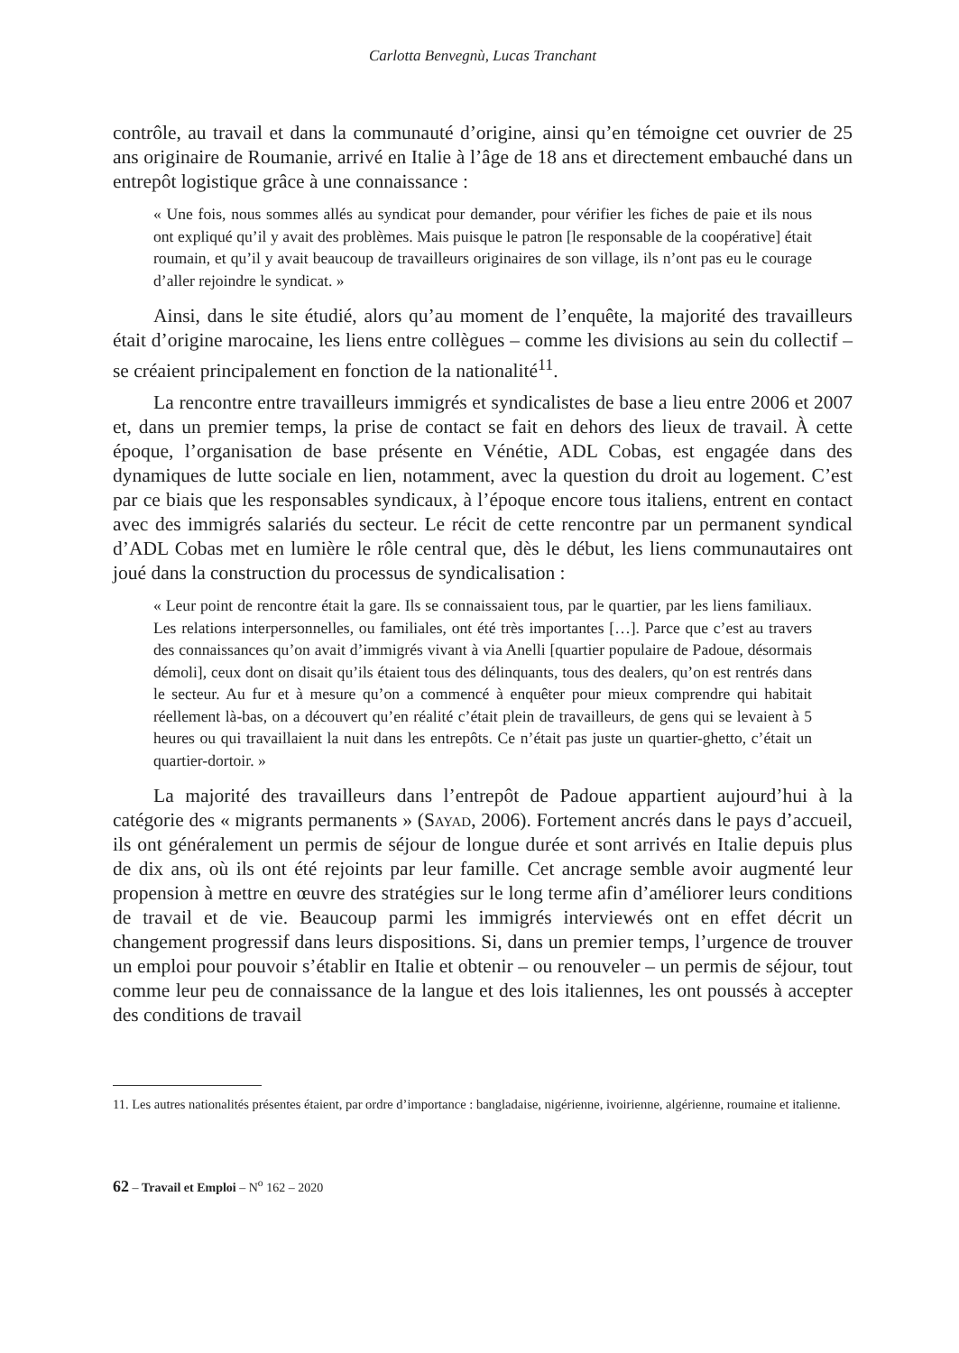Carlotta Benvegnù, Lucas Tranchant
contrôle, au travail et dans la communauté d’origine, ainsi qu’en témoigne cet ouvrier de 25 ans originaire de Roumanie, arrivé en Italie à l’âge de 18 ans et directement embauché dans un entrepôt logistique grâce à une connaissance :
« Une fois, nous sommes allés au syndicat pour demander, pour vérifier les fiches de paie et ils nous ont expliqué qu’il y avait des problèmes. Mais puisque le patron [le responsable de la coopérative] était roumain, et qu’il y avait beaucoup de travailleurs originaires de son village, ils n’ont pas eu le courage d’aller rejoindre le syndicat. »
Ainsi, dans le site étudié, alors qu’au moment de l’enquête, la majorité des travailleurs était d’origine marocaine, les liens entre collègues – comme les divisions au sein du collectif – se créaient principalement en fonction de la nationalité<sup>11</sup>.
La rencontre entre travailleurs immigrés et syndicalistes de base a lieu entre 2006 et 2007 et, dans un premier temps, la prise de contact se fait en dehors des lieux de travail. À cette époque, l’organisation de base présente en Vénétie, ADL Cobas, est engagée dans des dynamiques de lutte sociale en lien, notamment, avec la question du droit au logement. C’est par ce biais que les responsables syndicaux, à l’époque encore tous italiens, entrent en contact avec des immigrés salariés du secteur. Le récit de cette rencontre par un permanent syndical d’ADL Cobas met en lumière le rôle central que, dès le début, les liens communautaires ont joué dans la construction du processus de syndicalisation :
« Leur point de rencontre était la gare. Ils se connaissaient tous, par le quartier, par les liens familiaux. Les relations interpersonnelles, ou familiales, ont été très importantes […]. Parce que c’est au travers des connaissances qu’on avait d’immigrés vivant à via Anelli [quartier populaire de Padoue, désormais démoli], ceux dont on disait qu’ils étaient tous des délinquants, tous des dealers, qu’on est rentrés dans le secteur. Au fur et à mesure qu’on a commencé à enquêter pour mieux comprendre qui habitait réellement là-bas, on a découvert qu’en réalité c’était plein de travailleurs, de gens qui se levaient à 5 heures ou qui travaillaient la nuit dans les entrepôts. Ce n’était pas juste un quartier-ghetto, c’était un quartier-dortoir. »
La majorité des travailleurs dans l’entrepôt de Padoue appartient aujourd’hui à la catégorie des « migrants permanents » (Sayad, 2006). Fortement ancrés dans le pays d’accueil, ils ont généralement un permis de séjour de longue durée et sont arrivés en Italie depuis plus de dix ans, où ils ont été rejoints par leur famille. Cet ancrage semble avoir augmenté leur propension à mettre en œuvre des stratégies sur le long terme afin d’améliorer leurs conditions de travail et de vie. Beaucoup parmi les immigrés interviewés ont en effet décrit un changement progressif dans leurs dispositions. Si, dans un premier temps, l’urgence de trouver un emploi pour pouvoir s’établir en Italie et obtenir – ou renouveler – un permis de séjour, tout comme leur peu de connaissance de la langue et des lois italiennes, les ont poussés à accepter des conditions de travail
11. Les autres nationalités présentes étaient, par ordre d’importance : bangladaise, nigérienne, ivoirienne, algérienne, roumaine et italienne.
62 – Travail et Emploi – N<sup>o</sup> 162 – 2020